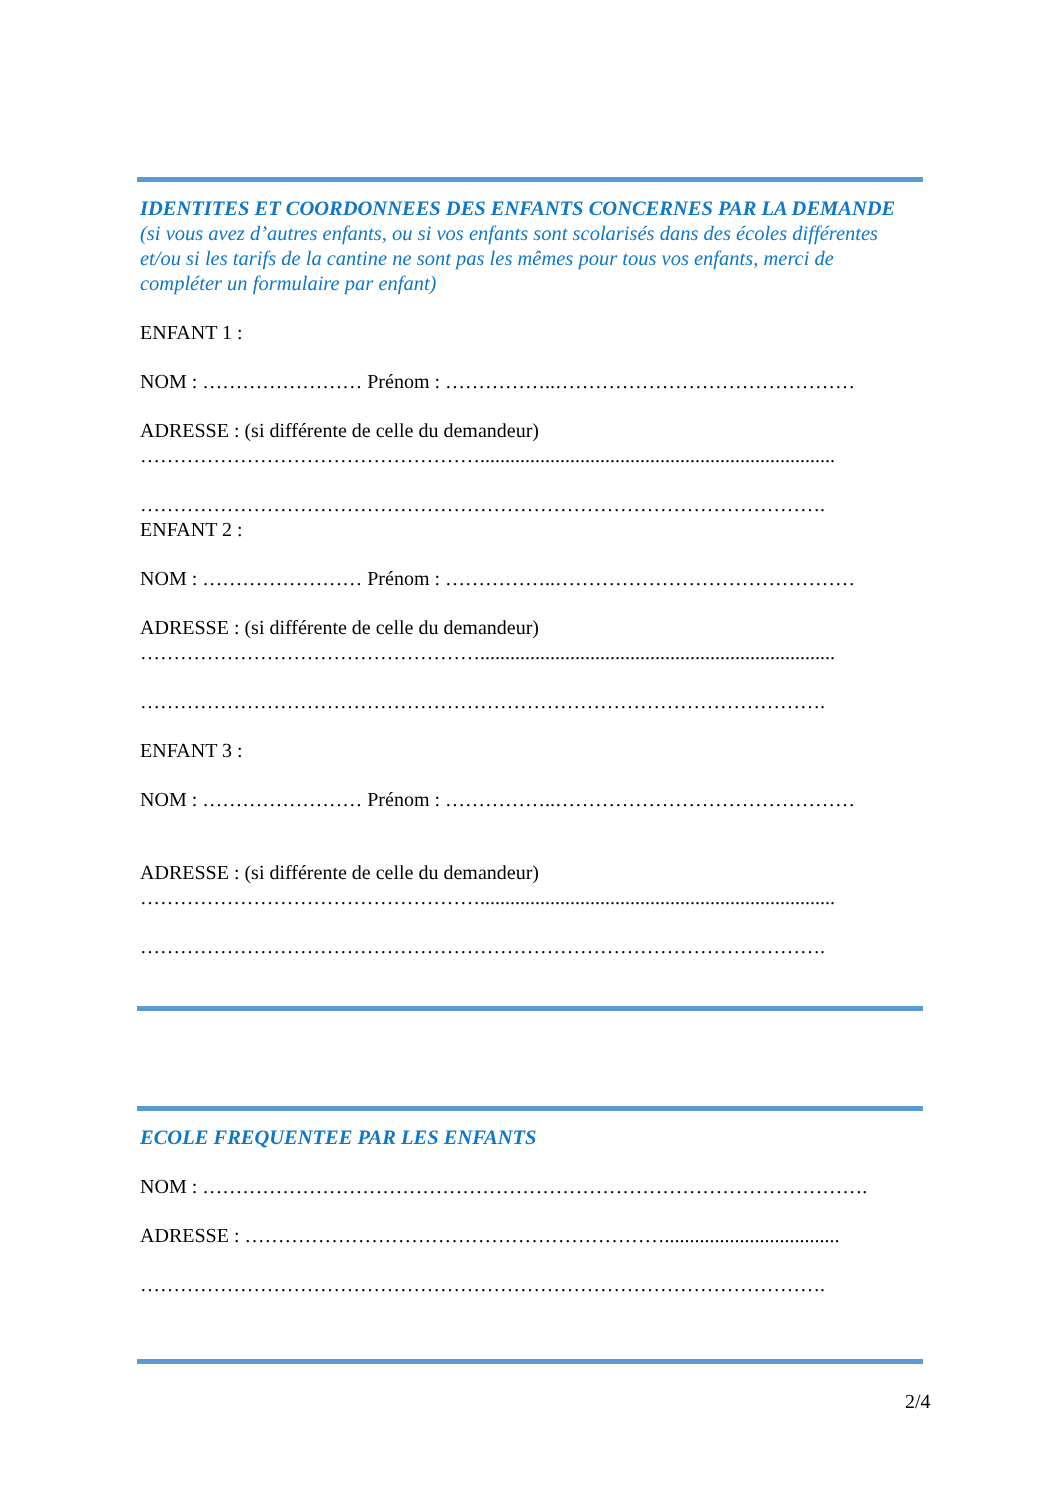IDENTITES ET COORDONNEES DES ENFANTS CONCERNES PAR LA DEMANDE (si vous avez d’autres enfants, ou si vos enfants sont scolarisés dans des écoles différentes et/ou si les tarifs de la cantine ne sont pas les mêmes pour tous vos enfants, merci de compléter un formulaire par enfant)
ENFANT 1 :
NOM : …………………… Prénom : ……………..………………………………………
ADRESSE : (si différente de celle du demandeur)
…………………………………………….......................................................................
………………………………………………………………………………………….
ENFANT 2 :
NOM : …………………… Prénom : ……………..………………………………………
ADRESSE : (si différente de celle du demandeur)
…………………………………………….......................................................................
………………………………………………………………………………………….
ENFANT 3 :
NOM : …………………… Prénom : ……………..………………………………………
ADRESSE : (si différente de celle du demandeur)
…………………………………………….......................................................................
………………………………………………………………………………………….
ECOLE FREQUENTEE PAR LES ENFANTS
NOM : ……………………………………………………………………………………….
ADRESSE : ………………………………………………………...................................
………………………………………………………………………………………….
2/4